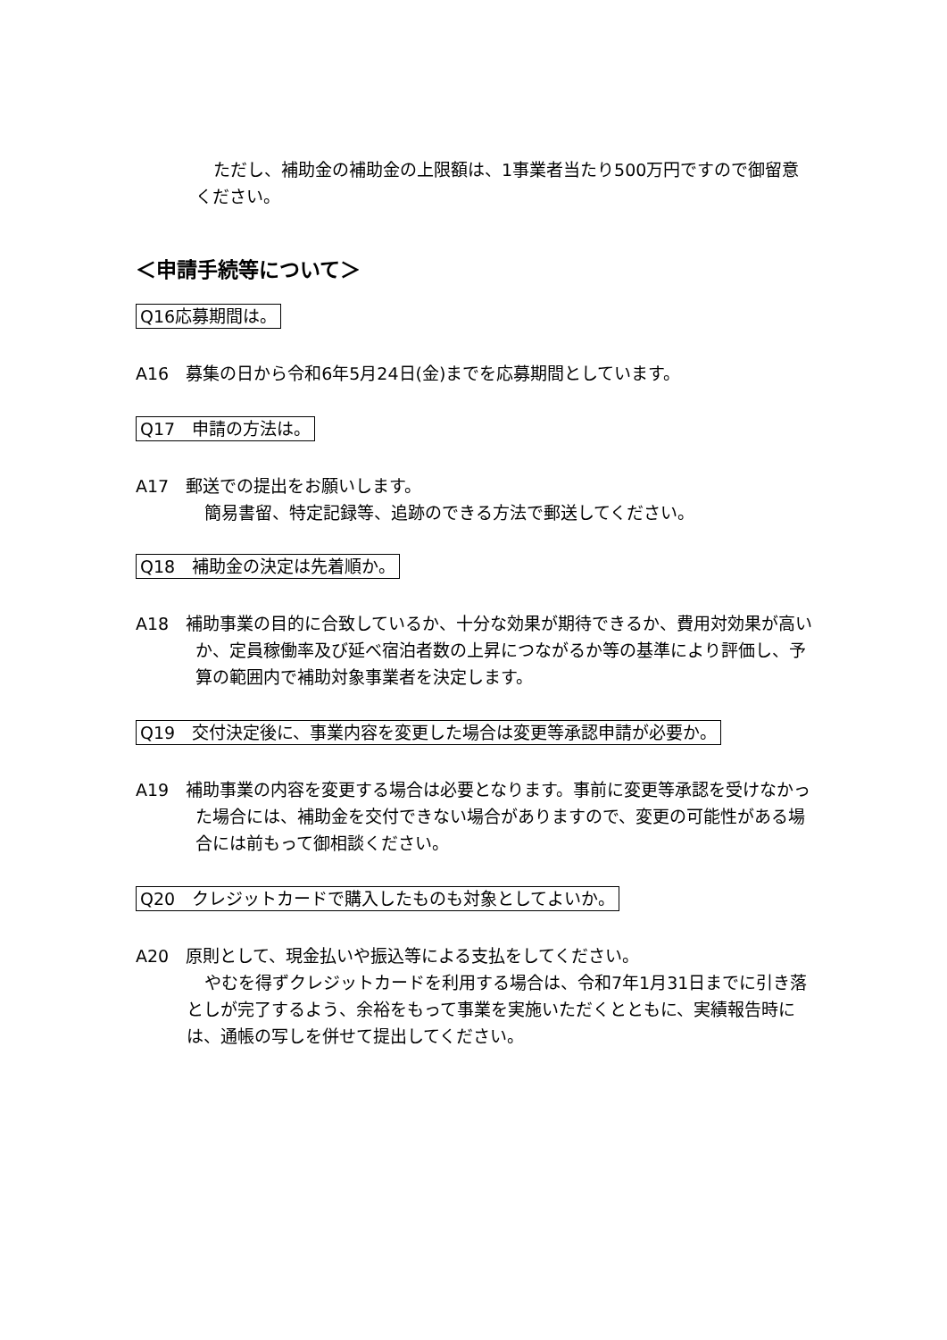ただし、補助金の補助金の上限額は、1事業者当たり500万円ですので御留意ください。
＜申請手続等について＞
Q16応募期間は。
A16　募集の日から令和6年5月24日(金)までを応募期間としています。
Q17　申請の方法は。
A17　郵送での提出をお願いします。
簡易書留、特定記録等、追跡のできる方法で郵送してください。
Q18　補助金の決定は先着順か。
A18　補助事業の目的に合致しているか、十分な効果が期待できるか、費用対効果が高いか、定員稼働率及び延べ宿泊者数の上昇につながるか等の基準により評価し、予算の範囲内で補助対象事業者を決定します。
Q19　交付決定後に、事業内容を変更した場合は変更等承認申請が必要か。
A19　補助事業の内容を変更する場合は必要となります。事前に変更等承認を受けなかった場合には、補助金を交付できない場合がありますので、変更の可能性がある場合には前もって御相談ください。
Q20　クレジットカードで購入したものも対象としてよいか。
A20　原則として、現金払いや振込等による支払をしてください。
やむを得ずクレジットカードを利用する場合は、令和7年1月31日までに引き落としが完了するよう、余裕をもって事業を実施いただくとともに、実績報告時には、通帳の写しを併せて提出してください。